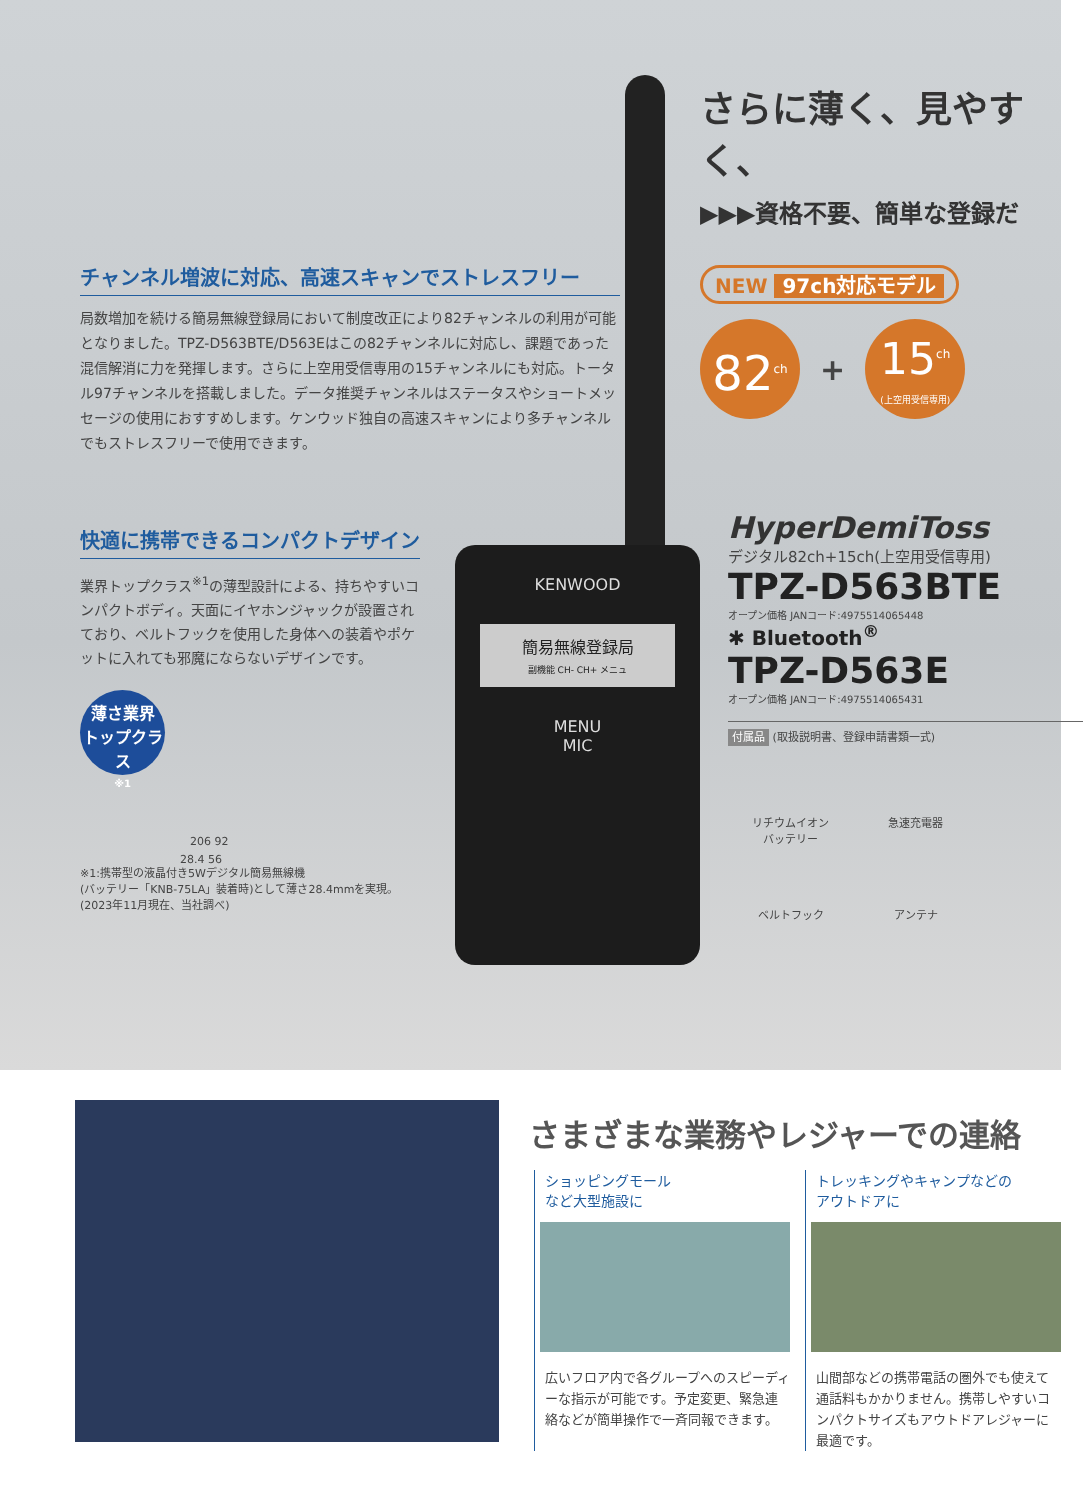さらに薄く、見やすく、
▶▶▶資格不要、簡単な登録だ
チャンネル増波に対応、高速スキャンでストレスフリー
局数増加を続ける簡易無線登録局において制度改正により82チャンネルの利用が可能となりました。TPZ-D563BTE/D563Eはこの82チャンネルに対応し、課題であった混信解消に力を発揮します。さらに上空用受信専用の15チャンネルにも対応。トータル97チャンネルを搭載しました。データ推奨チャンネルはステータスやショートメッセージの使用におすすめします。ケンウッド独自の高速スキャンにより多チャンネルでもストレスフリーで使用できます。
快適に携帯できるコンパクトデザイン
業界トップクラス<sup>※1</sup>の薄型設計による、持ちやすいコンパクトボディ。天面にイヤホンジャックが設置されており、ベルトフックを使用した身体への装着やポケットに入れても邪魔にならないデザインです。
薄さ業界 トップクラス
※1
206 92
28.4 56
※1:携帯型の液晶付き5Wデジタル簡易無線機
(バッテリー「KNB-75LA」装着時)として薄さ28.4mmを実現。
(2023年11月現在、当社調べ)
KENWOOD
簡易無線登録局
副機能 CH- CH+ メニュ
MENU
MIC
NEW 97ch対応モデル
82<sup>ch</sup>
+
15<sup>ch</sup>
(上空用受信専用)
HyperDemiToss
デジタル82ch+15ch(上空用受信専用)
TPZ-D563BTE
オープン価格 JANコード:4975514065448
✱ Bluetooth<sup>®</sup>
TPZ-D563E
オープン価格 JANコード:4975514065431
付属品 (取扱説明書、登録申請書類一式)
リチウムイオン
バッテリー 急速充電器 ベルトフック アンテナ
さまざまな業務やレジャーでの連絡
ショッピングモール
など大型施設に
広いフロア内で各グループへのスピーディーな指示が可能です。予定変更、緊急連絡などが簡単操作で一斉同報できます。
トレッキングやキャンプなどの
アウトドアに
山間部などの携帯電話の圏外でも使えて通話料もかかりません。携帯しやすいコンパクトサイズもアウトドアレジャーに最適です。